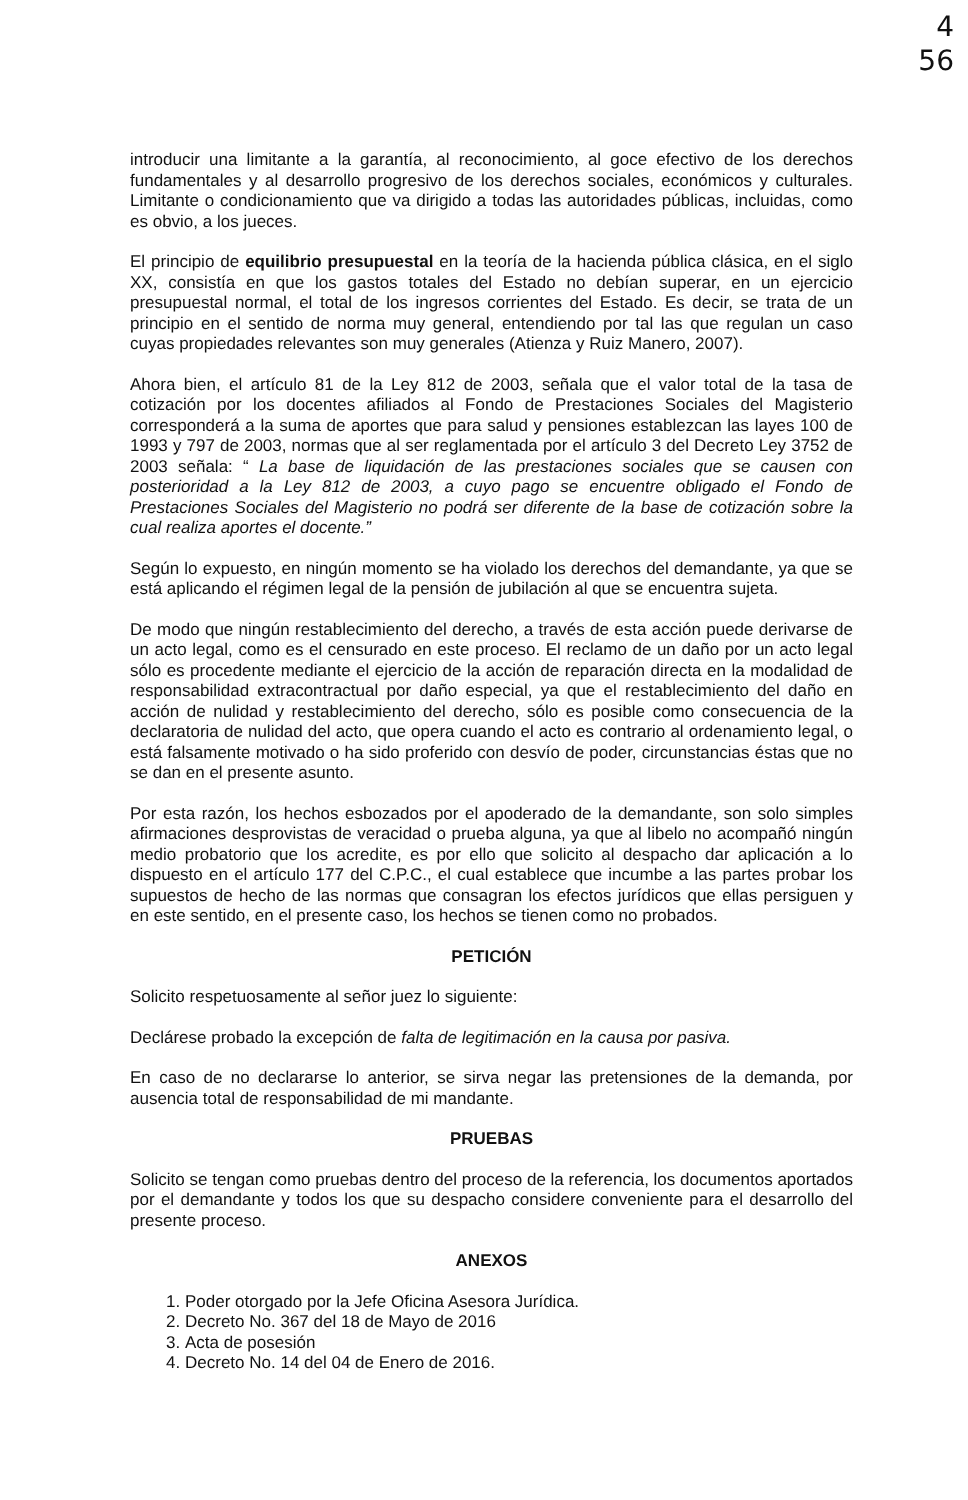4
56
introducir una limitante a la garantía, al reconocimiento, al goce efectivo de los derechos fundamentales y al desarrollo progresivo de los derechos sociales, económicos y culturales. Limitante o condicionamiento que va dirigido a todas las autoridades públicas, incluidas, como es obvio, a los jueces.
El principio de equilibrio presupuestal en la teoría de la hacienda pública clásica, en el siglo XX, consistía en que los gastos totales del Estado no debían superar, en un ejercicio presupuestal normal, el total de los ingresos corrientes del Estado. Es decir, se trata de un principio en el sentido de norma muy general, entendiendo por tal las que regulan un caso cuyas propiedades relevantes son muy generales (Atienza y Ruiz Manero, 2007).
Ahora bien, el artículo 81 de la Ley 812 de 2003, señala que el valor total de la tasa de cotización por los docentes afiliados al Fondo de Prestaciones Sociales del Magisterio corresponderá a la suma de aportes que para salud y pensiones establezcan las layes 100 de 1993 y 797 de 2003, normas que al ser reglamentada por el artículo 3 del Decreto Ley 3752 de 2003 señala: “ La base de liquidación de las prestaciones sociales que se causen con posterioridad a la Ley 812 de 2003, a cuyo pago se encuentre obligado el Fondo de Prestaciones Sociales del Magisterio no podrá ser diferente de la base de cotización sobre la cual realiza aportes el docente.”
Según lo expuesto, en ningún momento se ha violado los derechos del demandante, ya que se está aplicando el régimen legal de la pensión de jubilación al que se encuentra sujeta.
De modo que ningún restablecimiento del derecho, a través de esta acción puede derivarse de un acto legal, como es el censurado en este proceso. El reclamo de un daño por un acto legal sólo es procedente mediante el ejercicio de la acción de reparación directa en la modalidad de responsabilidad extracontractual por daño especial, ya que el restablecimiento del daño en acción de nulidad y restablecimiento del derecho, sólo es posible como consecuencia de la declaratoria de nulidad del acto, que opera cuando el acto es contrario al ordenamiento legal, o está falsamente motivado o ha sido proferido con desvío de poder, circunstancias éstas que no se dan en el presente asunto.
Por esta razón, los hechos esbozados por el apoderado de la demandante, son solo simples afirmaciones desprovistas de veracidad o prueba alguna, ya que al libelo no acompañó ningún medio probatorio que los acredite, es por ello que solicito al despacho dar aplicación a lo dispuesto en el artículo 177 del C.P.C., el cual establece que incumbe a las partes probar los supuestos de hecho de las normas que consagran los efectos jurídicos que ellas persiguen y en este sentido, en el presente caso, los hechos se tienen como no probados.
PETICIÓN
Solicito respetuosamente al señor juez lo siguiente:
Declárese probado la excepción de falta de legitimación en la causa por pasiva.
En caso de no declararse lo anterior, se sirva negar las pretensiones de la demanda, por ausencia total de responsabilidad de mi mandante.
PRUEBAS
Solicito se tengan como pruebas dentro del proceso de la referencia, los documentos aportados por el demandante y todos los que su despacho considere conveniente para el desarrollo del presente proceso.
ANEXOS
1. Poder otorgado por la Jefe Oficina Asesora Jurídica.
2. Decreto No. 367 del 18 de Mayo de 2016
3. Acta de posesión
4. Decreto No. 14 del 04 de Enero de 2016.